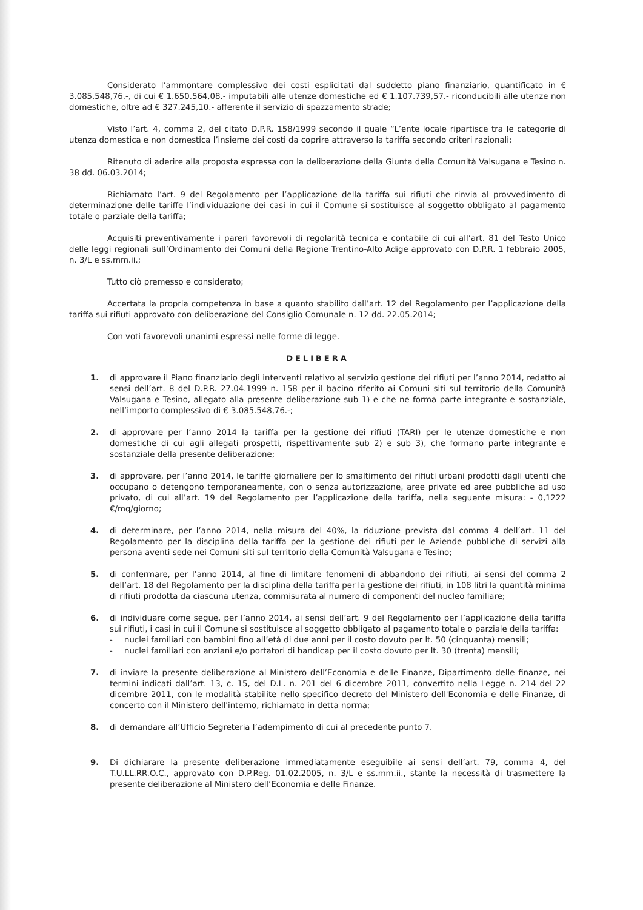Considerato l’ammontare complessivo dei costi esplicitati dal suddetto piano finanziario, quantificato in € 3.085.548,76.-, di cui € 1.650.564,08.- imputabili alle utenze domestiche ed € 1.107.739,57.- riconducibili alle utenze non domestiche, oltre ad € 327.245,10.- afferente il servizio di spazzamento strade;
Visto l’art. 4, comma 2, del citato D.P.R. 158/1999 secondo il quale “L’ente locale ripartisce tra le categorie di utenza domestica e non domestica l’insieme dei costi da coprire attraverso la tariffa secondo criteri razionali;
Ritenuto di aderire alla proposta espressa con la deliberazione della Giunta della Comunità Valsugana e Tesino n. 38 dd. 06.03.2014;
Richiamato l’art. 9 del Regolamento per l’applicazione della tariffa sui rifiuti che rinvia al provvedimento di determinazione delle tariffe l’individuazione dei casi in cui il Comune si sostituisce al soggetto obbligato al pagamento totale o parziale della tariffa;
Acquisiti preventivamente i pareri favorevoli di regolarità tecnica e contabile di cui all’art. 81 del Testo Unico delle leggi regionali sull’Ordinamento dei Comuni della Regione Trentino-Alto Adige approvato con D.P.R. 1 febbraio 2005, n. 3/L e ss.mm.ii.;
Tutto ciò premesso e considerato;
Accertata la propria competenza in base a quanto stabilito dall’art. 12 del Regolamento per l’applicazione della tariffa sui rifiuti approvato con deliberazione del Consiglio Comunale n. 12 dd. 22.05.2014;
Con voti favorevoli unanimi espressi nelle forme di legge.
DELIBERA
1. di approvare il Piano finanziario degli interventi relativo al servizio gestione dei rifiuti per l’anno 2014, redatto ai sensi dell’art. 8 del D.P.R. 27.04.1999 n. 158 per il bacino riferito ai Comuni siti sul territorio della Comunità Valsugana e Tesino, allegato alla presente deliberazione sub 1) e che ne forma parte integrante e sostanziale, nell’importo complessivo di € 3.085.548,76.-;
2. di approvare per l’anno 2014 la tariffa per la gestione dei rifiuti (TARI) per le utenze domestiche e non domestiche di cui agli allegati prospetti, rispettivamente sub 2) e sub 3), che formano parte integrante e sostanziale della presente deliberazione;
3. di approvare, per l’anno 2014, le tariffe giornaliere per lo smaltimento dei rifiuti urbani prodotti dagli utenti che occupano o detengono temporaneamente, con o senza autorizzazione, aree private ed aree pubbliche ad uso privato, di cui all’art. 19 del Regolamento per l’applicazione della tariffa, nella seguente misura: - 0,1222 €/mq/giorno;
4. di determinare, per l’anno 2014, nella misura del 40%, la riduzione prevista dal comma 4 dell’art. 11 del Regolamento per la disciplina della tariffa per la gestione dei rifiuti per le Aziende pubbliche di servizi alla persona aventi sede nei Comuni siti sul territorio della Comunità Valsugana e Tesino;
5. di confermare, per l’anno 2014, al fine di limitare fenomeni di abbandono dei rifiuti, ai sensi del comma 2 dell’art. 18 del Regolamento per la disciplina della tariffa per la gestione dei rifiuti, in 108 litri la quantità minima di rifiuti prodotta da ciascuna utenza, commisurata al numero di componenti del nucleo familiare;
6. di individuare come segue, per l’anno 2014, ai sensi dell’art. 9 del Regolamento per l’applicazione della tariffa sui rifiuti, i casi in cui il Comune si sostituisce al soggetto obbligato al pagamento totale o parziale della tariffa:
- nuclei familiari con bambini fino all’età di due anni per il costo dovuto per lt. 50 (cinquanta) mensili;
- nuclei familiari con anziani e/o portatori di handicap per il costo dovuto per lt. 30 (trenta) mensili;
7. di inviare la presente deliberazione al Ministero dell’Economia e delle Finanze, Dipartimento delle finanze, nei termini indicati dall’art. 13, c. 15, del D.L. n. 201 del 6 dicembre 2011, convertito nella Legge n. 214 del 22 dicembre 2011, con le modalità stabilite nello specifico decreto del Ministero dell'Economia e delle Finanze, di concerto con il Ministero dell'interno, richiamato in detta norma;
8. di demandare all’Ufficio Segreteria l’adempimento di cui al precedente punto 7.
9. Di dichiarare la presente deliberazione immediatamente eseguibile ai sensi dell’art. 79, comma 4, del T.U.LL.RR.O.C., approvato con D.P.Reg. 01.02.2005, n. 3/L e ss.mm.ii., stante la necessità di trasmettere la presente deliberazione al Ministero dell’Economia e delle Finanze.